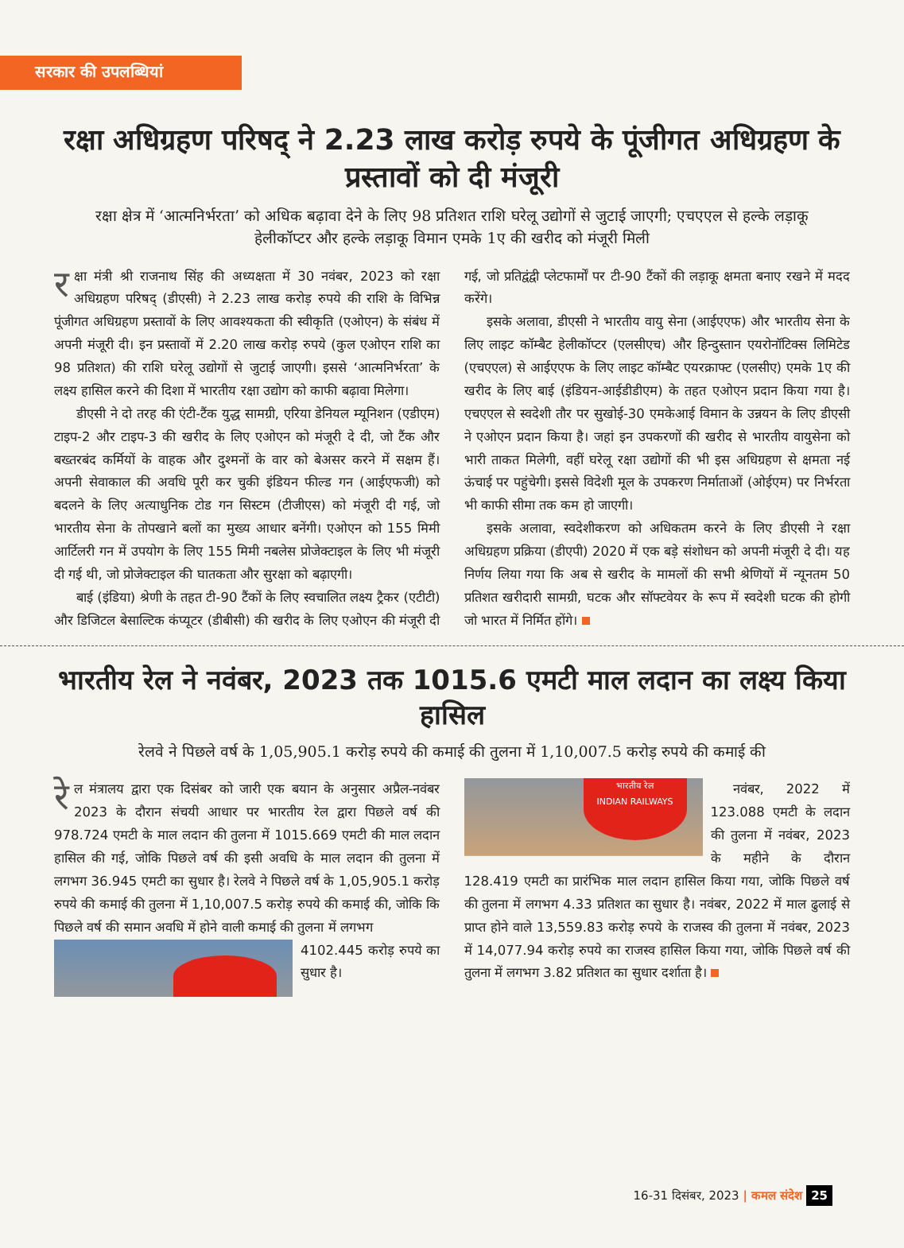सरकार की उपलब्धियां
रक्षा अधिग्रहण परिषद् ने 2.23 लाख करोड़ रुपये के पूंजीगत अधिग्रहण के प्रस्तावों को दी मंजूरी
रक्षा क्षेत्र में ‘आत्मनिर्भरता’ को अधिक बढ़ावा देने के लिए 98 प्रतिशत राशि घरेलू उद्योगों से जुटाई जाएगी; एचएएल से हल्के लड़ाकू हेलीकॉप्टर और हल्के लड़ाकू विमान एमके 1ए की खरीद को मंजूरी मिली
रक्षा मंत्री श्री राजनाथ सिंह की अध्यक्षता में 30 नवंबर, 2023 को रक्षा अधिग्रहण परिषद् (डीएसी) ने 2.23 लाख करोड़ रुपये की राशि के विभिन्न पूंजीगत अधिग्रहण प्रस्तावों के लिए आवश्यकता की स्वीकृति (एओएन) के संबंध में अपनी मंजूरी दी। इन प्रस्तावों में 2.20 लाख करोड़ रुपये (कुल एओएन राशि का 98 प्रतिशत) की राशि घरेलू उद्योगों से जुटाई जाएगी। इससे ‘आत्मनिर्भरता’ के लक्ष्य हासिल करने की दिशा में भारतीय रक्षा उद्योग को काफी बढ़ावा मिलेगा।
डीएसी ने दो तरह की एंटी-टैंक युद्ध सामग्री, एरिया डेनियल म्यूनिशन (एडीएम) टाइप-2 और टाइप-3 की खरीद के लिए एओएन को मंजूरी दे दी, जो टैंक और बख्तरबंद कर्मियों के वाहक और दुश्मनों के वार को बेअसर करने में सक्षम हैं। अपनी सेवाकाल की अवधि पूरी कर चुकी इंडियन फील्ड गन (आईएफजी) को बदलने के लिए अत्याधुनिक टोड गन सिस्टम (टीजीएस) को मंजूरी दी गई, जो भारतीय सेना के तोपखाने बलों का मुख्य आधार बनेंगी। एओएन को 155 मिमी आर्टिलरी गन में उपयोग के लिए 155 मिमी नबलेस प्रोजेक्टाइल के लिए भी मंजूरी दी गई थी, जो प्रोजेक्टाइल की घातकता और सुरक्षा को बढ़ाएगी।
बाई (इंडिया) श्रेणी के तहत टी-90 टैंकों के लिए स्वचालित लक्ष्य ट्रैकर (एटीटी) और डिजिटल बेसाल्टिक कंप्यूटर (डीबीसी) की खरीद के लिए एओएन की मंजूरी दी गई, जो प्रतिद्वंद्वी प्लेटफार्मों पर टी-90 टैंकों की लड़ाकू क्षमता बनाए रखने में मदद करेंगे।
इसके अलावा, डीएसी ने भारतीय वायु सेना (आईएएफ) और भारतीय सेना के लिए लाइट कॉम्बैट हेलीकॉप्टर (एलसीएच) और हिन्दुस्तान एयरोनॉटिक्स लिमिटेड (एचएएल) से आईएएफ के लिए लाइट कॉम्बैट एयरक्राफ्ट (एलसीए) एमके 1ए की खरीद के लिए बाई (इंडियन-आईडीडीएम) के तहत एओएन प्रदान किया गया है। एचएएल से स्वदेशी तौर पर सुखोई-30 एमकेआई विमान के उन्नयन के लिए डीएसी ने एओएन प्रदान किया है। जहां इन उपकरणों की खरीद से भारतीय वायुसेना को भारी ताकत मिलेगी, वहीं घरेलू रक्षा उद्योगों की भी इस अधिग्रहण से क्षमता नई ऊंचाई पर पहुंचेगी। इससे विदेशी मूल के उपकरण निर्माताओं (ओईएम) पर निर्भरता भी काफी सीमा तक कम हो जाएगी।
इसके अलावा, स्वदेशीकरण को अधिकतम करने के लिए डीएसी ने रक्षा अधिग्रहण प्रक्रिया (डीएपी) 2020 में एक बड़े संशोधन को अपनी मंजूरी दे दी। यह निर्णय लिया गया कि अब से खरीद के मामलों की सभी श्रेणियों में न्यूनतम 50 प्रतिशत खरीदारी सामग्री, घटक और सॉफ्टवेयर के रूप में स्वदेशी घटक की होगी जो भारत में निर्मित होंगे।
भारतीय रेल ने नवंबर, 2023 तक 1015.6 एमटी माल लदान का लक्ष्य किया हासिल
रेलवे ने पिछले वर्ष के 1,05,905.1 करोड़ रुपये की कमाई की तुलना में 1,10,007.5 करोड़ रुपये की कमाई की
रे ल मंत्रालय द्वारा एक दिसंबर को जारी एक बयान के अनुसार अप्रैल-नवंबर 2023 के दौरान संचयी आधार पर भारतीय रेल द्वारा पिछले वर्ष की 978.724 एमटी के माल लदान की तुलना में 1015.669 एमटी की माल लदान हासिल की गई, जोकि पिछले वर्ष की इसी अवधि के माल लदान की तुलना में लगभग 36.945 एमटी का सुधार है। रेलवे ने पिछले वर्ष के 1,05,905.1 करोड़ रुपये की कमाई की तुलना में 1,10,007.5 करोड़ रुपये की कमाई की, जोकि कि पिछले वर्ष की समान अवधि में होने वाली कमाई की तुलना में लगभग
भारतीय रेल
INDIAN RAILWAYS
4102.445 करोड़ रुपये का सुधार है।
नवंबर, 2022 में 123.088 एमटी के लदान की तुलना में नवंबर, 2023 के महीने के दौरान 128.419 एमटी का प्रारंभिक माल लदान हासिल किया गया, जोकि पिछले वर्ष की तुलना में लगभग 4.33 प्रतिशत का सुधार है। नवंबर, 2022 में माल ढुलाई से प्राप्त होने वाले 13,559.83 करोड़ रुपये के राजस्व की तुलना में नवंबर, 2023 में 14,077.94 करोड़ रुपये का राजस्व हासिल किया गया, जोकि पिछले वर्ष की तुलना में लगभग 3.82 प्रतिशत का सुधार दर्शाता है।
16-31 दिसंबर, 2023 | कमल संदेश 25